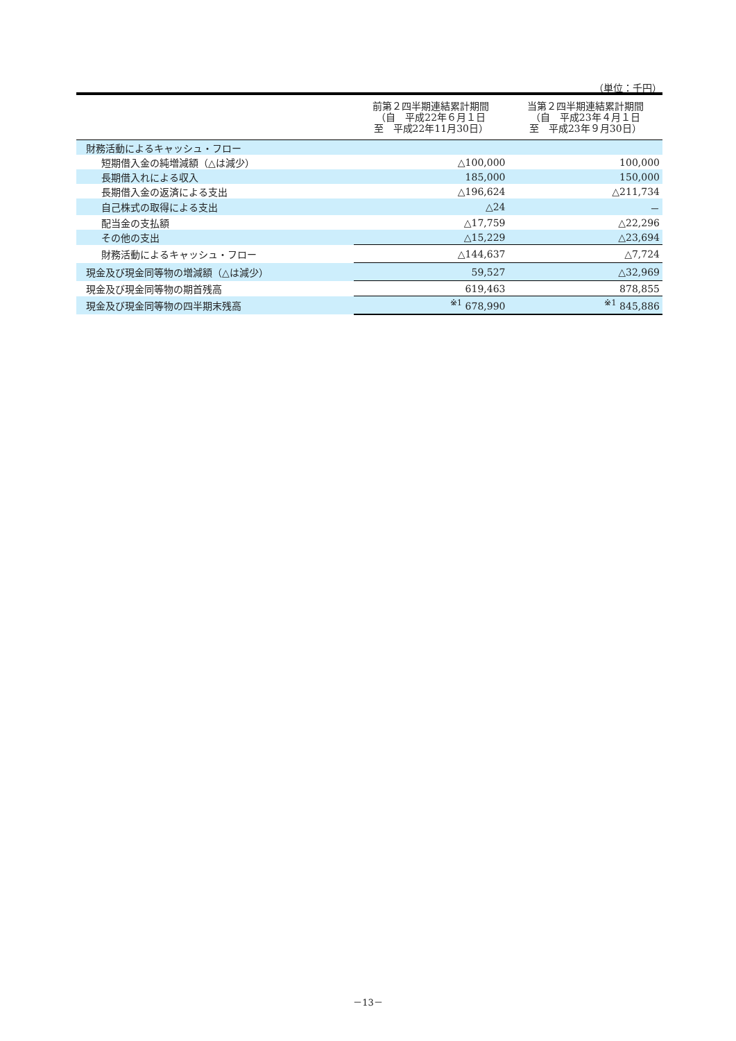（単位：千円）
| | 前第２四半期連結累計期間 （自 平成22年６月１日 至 平成22年11月30日） | 当第２四半期連結累計期間 （自 平成23年４月１日 至 平成23年９月30日） |
| --- | --- | --- |
| 財務活動によるキャッシュ・フロー | | |
| 短期借入金の純増減額（△は減少） | △100,000 | 100,000 |
| 長期借入れによる収入 | 185,000 | 150,000 |
| 長期借入金の返済による支出 | △196,624 | △211,734 |
| 自己株式の取得による支出 | △24 | － |
| 配当金の支払額 | △17,759 | △22,296 |
| その他の支出 | △15,229 | △23,694 |
| 財務活動によるキャッシュ・フロー | △144,637 | △7,724 |
| 現金及び現金同等物の増減額（△は減少） | 59,527 | △32,969 |
| 現金及び現金同等物の期首残高 | 619,463 | 878,855 |
| 現金及び現金同等物の四半期末残高 | <sup>※1</sup> 678,990 | <sup>※1</sup> 845,886 |
－13－